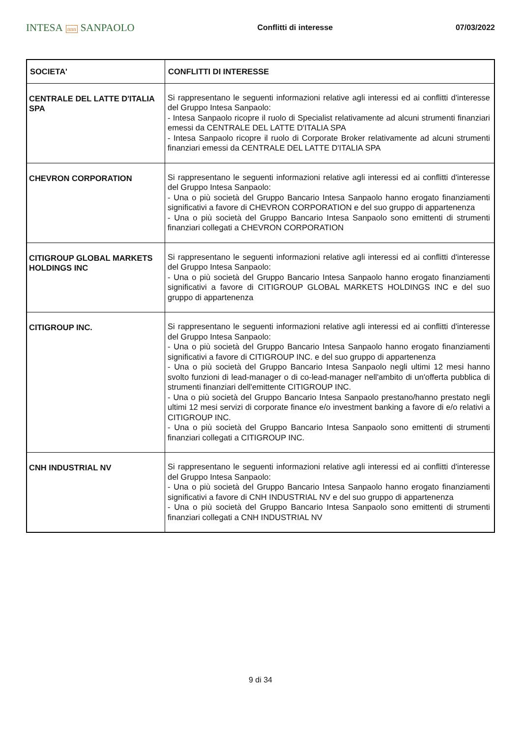INTESA nnn SANPAOLO
Conflitti di interesse 07/03/2022
| SOCIETA' | CONFLITTI DI INTERESSE |
| --- | --- |
| CENTRALE DEL LATTE D'ITALIA SPA | Si rappresentano le seguenti informazioni relative agli interessi ed ai conflitti d'interesse del Gruppo Intesa Sanpaolo: - Intesa Sanpaolo ricopre il ruolo di Specialist relativamente ad alcuni strumenti finanziari emessi da CENTRALE DEL LATTE D'ITALIA SPA - Intesa Sanpaolo ricopre il ruolo di Corporate Broker relativamente ad alcuni strumenti finanziari emessi da CENTRALE DEL LATTE D'ITALIA SPA |
| CHEVRON CORPORATION | Si rappresentano le seguenti informazioni relative agli interessi ed ai conflitti d'interesse del Gruppo Intesa Sanpaolo: - Una o più società del Gruppo Bancario Intesa Sanpaolo hanno erogato finanziamenti significativi a favore di CHEVRON CORPORATION e del suo gruppo di appartenenza - Una o più società del Gruppo Bancario Intesa Sanpaolo sono emittenti di strumenti finanziari collegati a CHEVRON CORPORATION |
| CITIGROUP GLOBAL MARKETS HOLDINGS INC | Si rappresentano le seguenti informazioni relative agli interessi ed ai conflitti d'interesse del Gruppo Intesa Sanpaolo: - Una o più società del Gruppo Bancario Intesa Sanpaolo hanno erogato finanziamenti significativi a favore di CITIGROUP GLOBAL MARKETS HOLDINGS INC e del suo gruppo di appartenenza |
| CITIGROUP INC. | Si rappresentano le seguenti informazioni relative agli interessi ed ai conflitti d'interesse del Gruppo Intesa Sanpaolo: - Una o più società del Gruppo Bancario Intesa Sanpaolo hanno erogato finanziamenti significativi a favore di CITIGROUP INC. e del suo gruppo di appartenenza - Una o più società del Gruppo Bancario Intesa Sanpaolo negli ultimi 12 mesi hanno svolto funzioni di lead-manager o di co-lead-manager nell'ambito di un'offerta pubblica di strumenti finanziari dell'emittente CITIGROUP INC. - Una o più società del Gruppo Bancario Intesa Sanpaolo prestano/hanno prestato negli ultimi 12 mesi servizi di corporate finance e/o investment banking a favore di e/o relativi a CITIGROUP INC. - Una o più società del Gruppo Bancario Intesa Sanpaolo sono emittenti di strumenti finanziari collegati a CITIGROUP INC. |
| CNH INDUSTRIAL NV | Si rappresentano le seguenti informazioni relative agli interessi ed ai conflitti d'interesse del Gruppo Intesa Sanpaolo: - Una o più società del Gruppo Bancario Intesa Sanpaolo hanno erogato finanziamenti significativi a favore di CNH INDUSTRIAL NV e del suo gruppo di appartenenza - Una o più società del Gruppo Bancario Intesa Sanpaolo sono emittenti di strumenti finanziari collegati a CNH INDUSTRIAL NV |
9 di 34